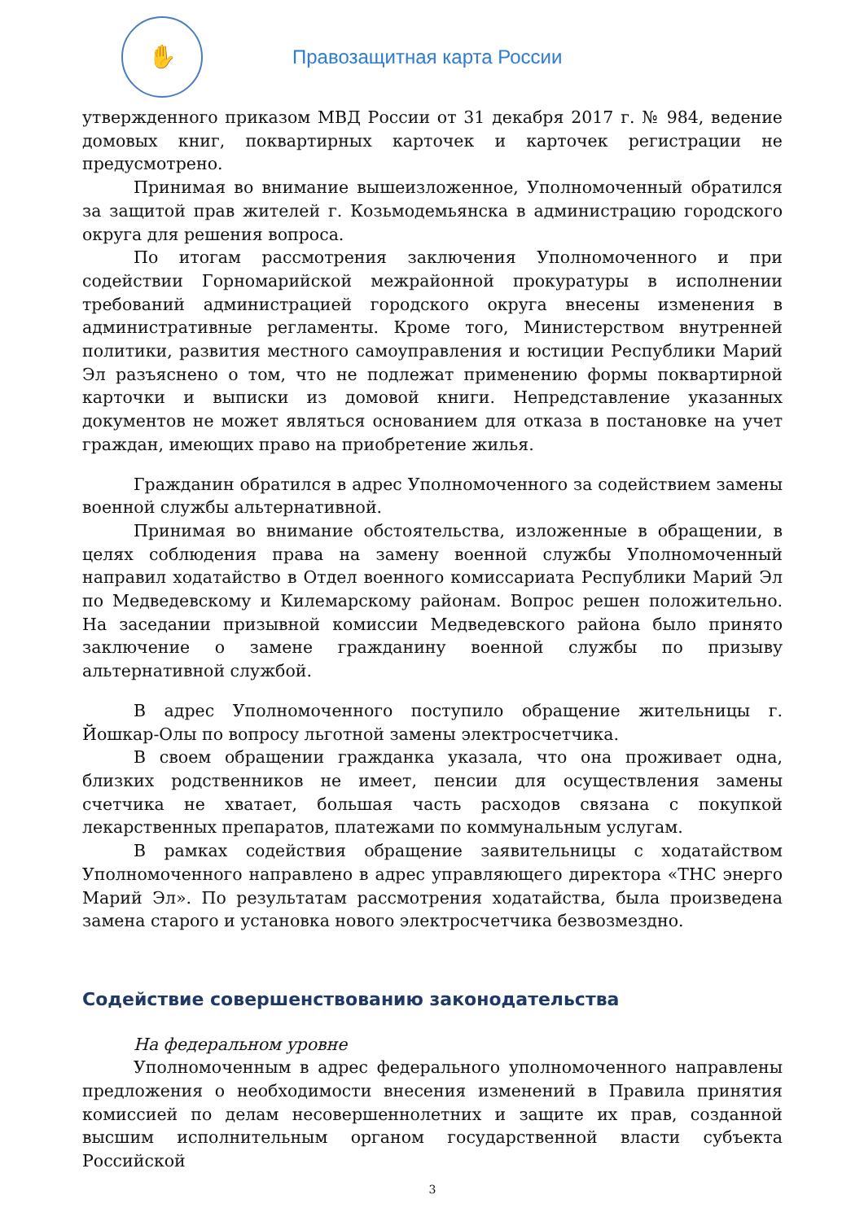✋
Правозащитная карта России
утвержденного приказом МВД России от 31 декабря 2017 г. № 984, ведение домовых книг, поквартирных карточек и карточек регистрации не предусмотрено.
Принимая во внимание вышеизложенное, Уполномоченный обратился за защитой прав жителей г. Козьмодемьянска в администрацию городского округа для решения вопроса.
По итогам рассмотрения заключения Уполномоченного и при содействии Горномарийской межрайонной прокуратуры в исполнении требований администрацией городского округа внесены изменения в административные регламенты. Кроме того, Министерством внутренней политики, развития местного самоуправления и юстиции Республики Марий Эл разъяснено о том, что не подлежат применению формы поквартирной карточки и выписки из домовой книги. Непредставление указанных документов не может являться основанием для отказа в постановке на учет граждан, имеющих право на приобретение жилья.
Гражданин обратился в адрес Уполномоченного за содействием замены военной службы альтернативной.
Принимая во внимание обстоятельства, изложенные в обращении, в целях соблюдения права на замену военной службы Уполномоченный направил ходатайство в Отдел военного комиссариата Республики Марий Эл по Медведевскому и Килемарскому районам. Вопрос решен положительно. На заседании призывной комиссии Медведевского района было принято заключение о замене гражданину военной службы по призыву альтернативной службой.
В адрес Уполномоченного поступило обращение жительницы г. Йошкар-Олы по вопросу льготной замены электросчетчика.
В своем обращении гражданка указала, что она проживает одна, близких родственников не имеет, пенсии для осуществления замены счетчика не хватает, большая часть расходов связана с покупкой лекарственных препаратов, платежами по коммунальным услугам.
В рамках содействия обращение заявительницы с ходатайством Уполномоченного направлено в адрес управляющего директора «ТНС энерго Марий Эл». По результатам рассмотрения ходатайства, была произведена замена старого и установка нового электросчетчика безвозмездно.
Содействие совершенствованию законодательства
На федеральном уровне
Уполномоченным в адрес федерального уполномоченного направлены предложения о необходимости внесения изменений в Правила принятия комиссией по делам несовершеннолетних и защите их прав, созданной высшим исполнительным органом государственной власти субъекта Российской
3